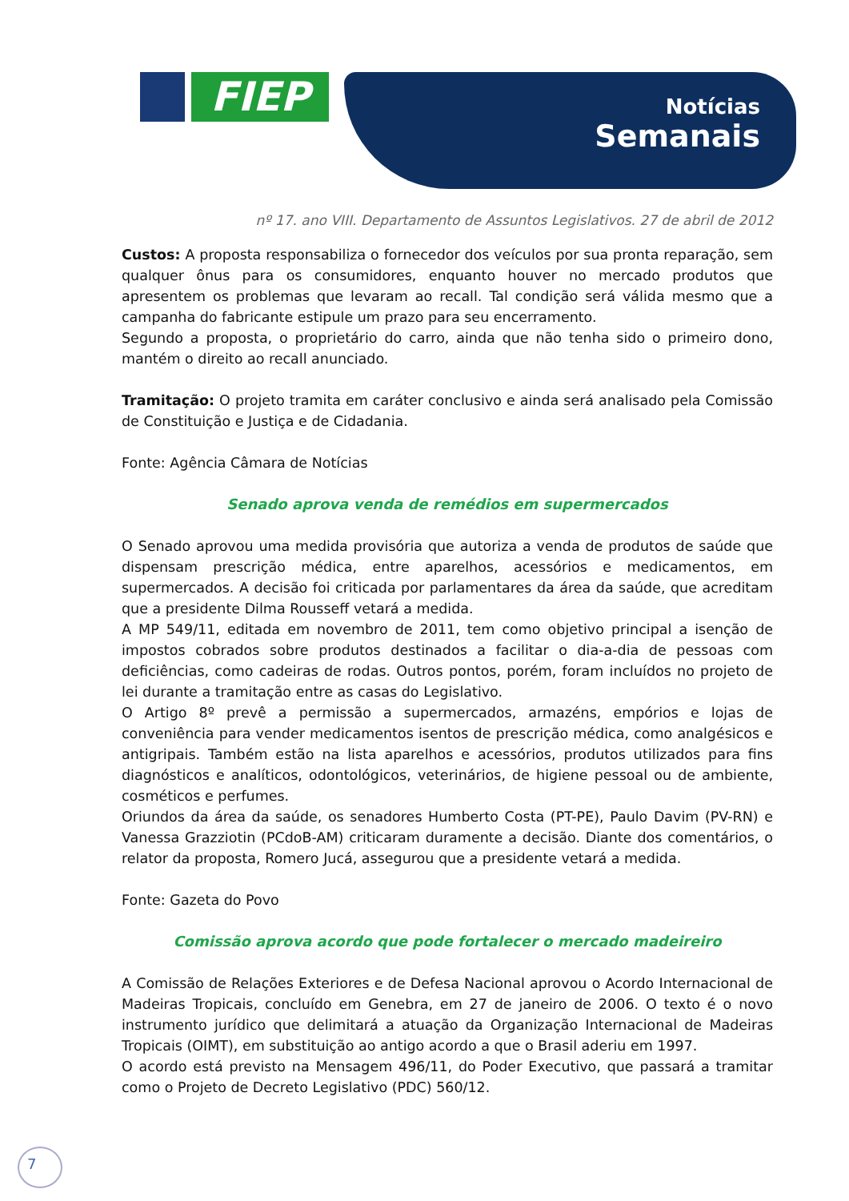FIEP
Notícias
Semanais
nº 17. ano VIII. Departamento de Assuntos Legislativos. 27 de abril de 2012
Custos: A proposta responsabiliza o fornecedor dos veículos por sua pronta reparação, sem qualquer ônus para os consumidores, enquanto houver no mercado produtos que apresentem os problemas que levaram ao recall. Tal condição será válida mesmo que a campanha do fabricante estipule um prazo para seu encerramento.
Segundo a proposta, o proprietário do carro, ainda que não tenha sido o primeiro dono, mantém o direito ao recall anunciado.
Tramitação: O projeto tramita em caráter conclusivo e ainda será analisado pela Comissão de Constituição e Justiça e de Cidadania.
Fonte: Agência Câmara de Notícias
Senado aprova venda de remédios em supermercados
O Senado aprovou uma medida provisória que autoriza a venda de produtos de saúde que dispensam prescrição médica, entre aparelhos, acessórios e medicamentos, em supermercados. A decisão foi criticada por parlamentares da área da saúde, que acreditam que a presidente Dilma Rousseff vetará a medida.
A MP 549/11, editada em novembro de 2011, tem como objetivo principal a isenção de impostos cobrados sobre produtos destinados a facilitar o dia-a-dia de pessoas com deficiências, como cadeiras de rodas. Outros pontos, porém, foram incluídos no projeto de lei durante a tramitação entre as casas do Legislativo.
O Artigo 8º prevê a permissão a supermercados, armazéns, empórios e lojas de conveniência para vender medicamentos isentos de prescrição médica, como analgésicos e antigripais. Também estão na lista aparelhos e acessórios, produtos utilizados para fins diagnósticos e analíticos, odontológicos, veterinários, de higiene pessoal ou de ambiente, cosméticos e perfumes.
Oriundos da área da saúde, os senadores Humberto Costa (PT-PE), Paulo Davim (PV-RN) e Vanessa Grazziotin (PCdoB-AM) criticaram duramente a decisão. Diante dos comentários, o relator da proposta, Romero Jucá, assegurou que a presidente vetará a medida.
Fonte: Gazeta do Povo
Comissão aprova acordo que pode fortalecer o mercado madeireiro
A Comissão de Relações Exteriores e de Defesa Nacional aprovou o Acordo Internacional de Madeiras Tropicais, concluído em Genebra, em 27 de janeiro de 2006. O texto é o novo instrumento jurídico que delimitará a atuação da Organização Internacional de Madeiras Tropicais (OIMT), em substituição ao antigo acordo a que o Brasil aderiu em 1997.
O acordo está previsto na Mensagem 496/11, do Poder Executivo, que passará a tramitar como o Projeto de Decreto Legislativo (PDC) 560/12.
7